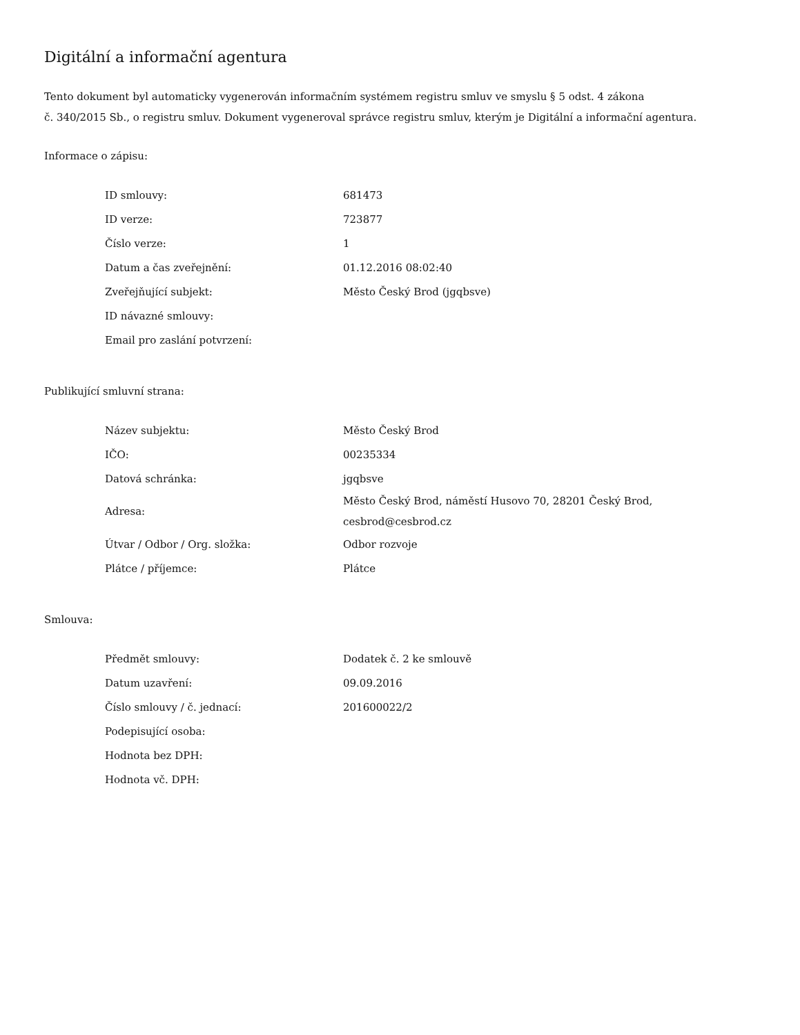Digitální a informační agentura
Tento dokument byl automaticky vygenerován informačním systémem registru smluv ve smyslu § 5 odst. 4 zákona
č. 340/2015 Sb., o registru smluv. Dokument vygeneroval správce registru smluv, kterým je Digitální a informační agentura.
Informace o zápisu:
| ID smlouvy: | 681473 |
| ID verze: | 723877 |
| Číslo verze: | 1 |
| Datum a čas zveřejnění: | 01.12.2016 08:02:40 |
| Zveřejňující subjekt: | Město Český Brod (jgqbsve) |
| ID návazné smlouvy: | |
| Email pro zaslání potvrzení: | |
Publikující smluvní strana:
| Název subjektu: | Město Český Brod |
| IČO: | 00235334 |
| Datová schránka: | jgqbsve |
| Adresa: | Město Český Brod, náměstí Husovo 70, 28201 Český Brod, cesbrod@cesbrod.cz |
| Útvar / Odbor / Org. složka: | Odbor rozvoje |
| Plátce / příjemce: | Plátce |
Smlouva:
| Předmět smlouvy: | Dodatek č. 2 ke smlouvě |
| Datum uzavření: | 09.09.2016 |
| Číslo smlouvy / č. jednací: | 201600022/2 |
| Podepisující osoba: | |
| Hodnota bez DPH: | |
| Hodnota vč. DPH: | |